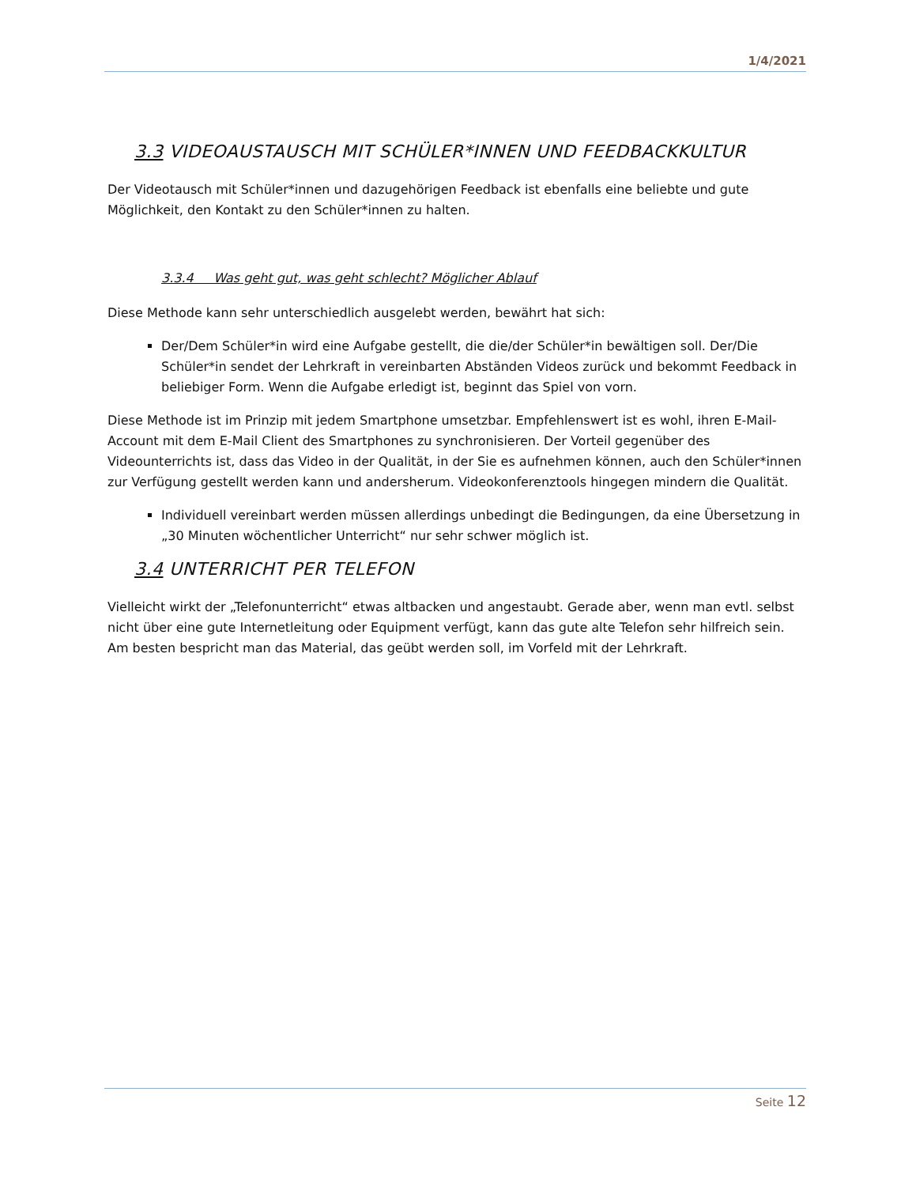1/4/2021
3.3 VIDEOAUSTAUSCH MIT SCHÜLER*INNEN UND FEEDBACKKULTUR
Der Videotausch mit Schüler*innen und dazugehörigen Feedback ist ebenfalls eine beliebte und gute Möglichkeit, den Kontakt zu den Schüler*innen zu halten.
3.3.4 Was geht gut, was geht schlecht? Möglicher Ablauf
Diese Methode kann sehr unterschiedlich ausgelebt werden, bewährt hat sich:
Der/Dem Schüler*in wird eine Aufgabe gestellt, die die/der Schüler*in bewältigen soll. Der/Die Schüler*in sendet der Lehrkraft in vereinbarten Abständen Videos zurück und bekommt Feedback in beliebiger Form. Wenn die Aufgabe erledigt ist, beginnt das Spiel von vorn.
Diese Methode ist im Prinzip mit jedem Smartphone umsetzbar. Empfehlenswert ist es wohl, ihren E-Mail-Account mit dem E-Mail Client des Smartphones zu synchronisieren. Der Vorteil gegenüber des Videounterrichts ist, dass das Video in der Qualität, in der Sie es aufnehmen können, auch den Schüler*innen zur Verfügung gestellt werden kann und andersherum. Videokonferenztools hingegen mindern die Qualität.
Individuell vereinbart werden müssen allerdings unbedingt die Bedingungen, da eine Übersetzung in „30 Minuten wöchentlicher Unterricht“ nur sehr schwer möglich ist.
3.4 UNTERRICHT PER TELEFON
Vielleicht wirkt der „Telefonunterricht“ etwas altbacken und angestaubt. Gerade aber, wenn man evtl. selbst nicht über eine gute Internetleitung oder Equipment verfügt, kann das gute alte Telefon sehr hilfreich sein. Am besten bespricht man das Material, das geübt werden soll, im Vorfeld mit der Lehrkraft.
Seite 12